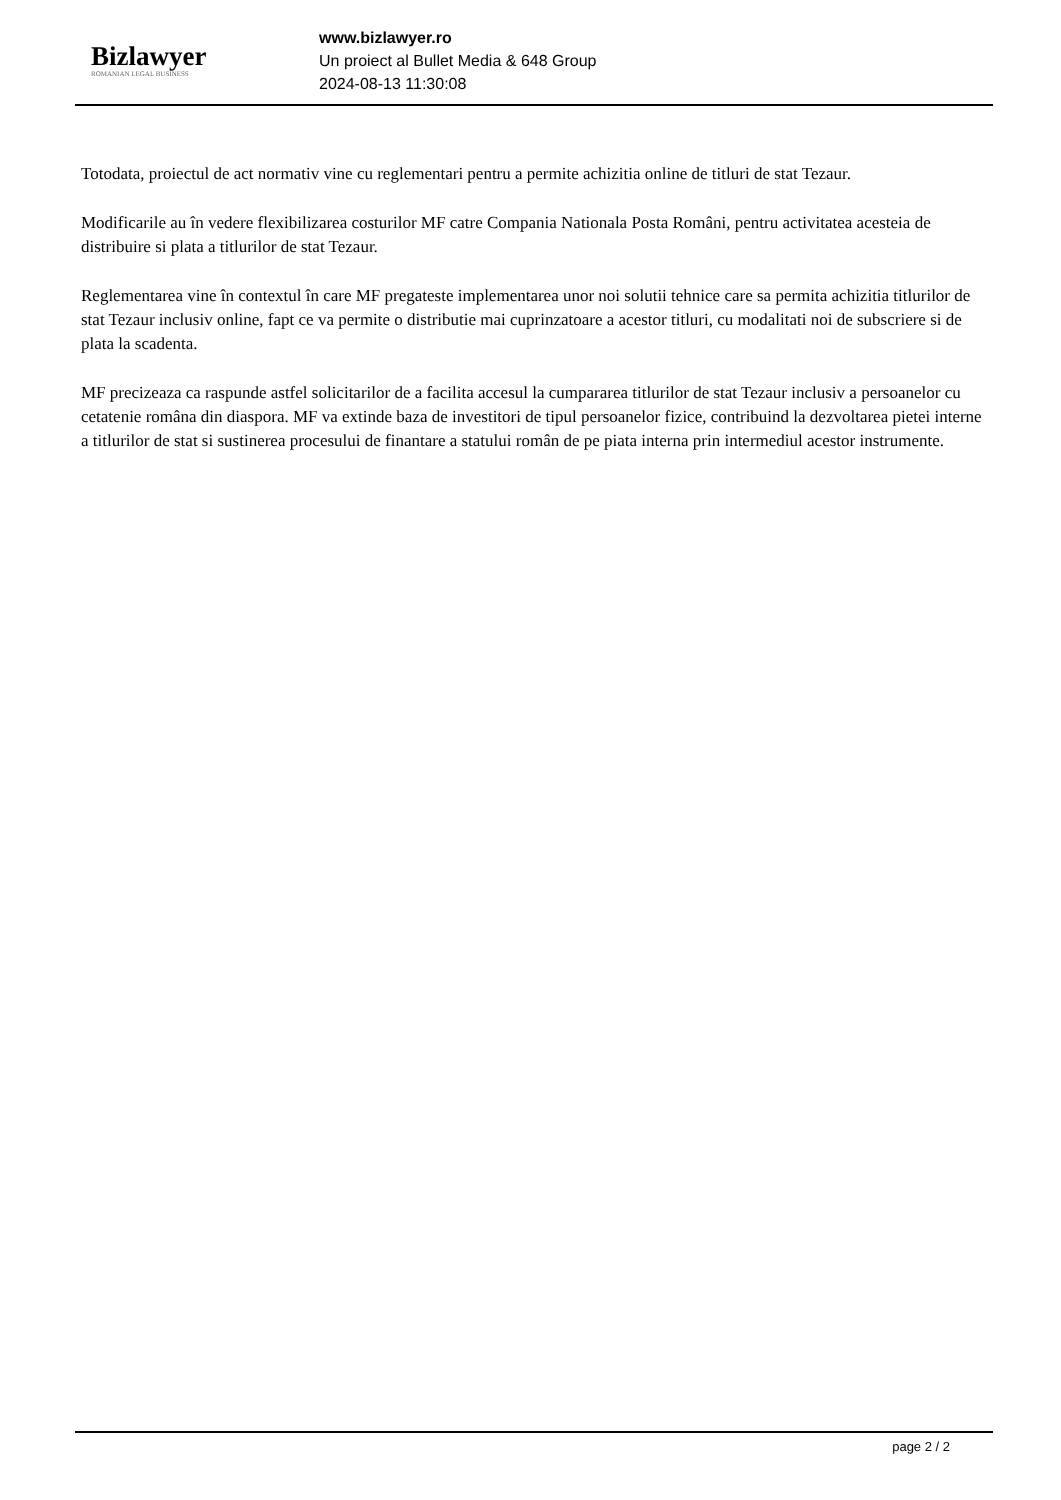Bizlawyer
ROMANIAN LEGAL BUSINESS
www.bizlawyer.ro
Un proiect al Bullet Media & 648 Group
2024-08-13 11:30:08
Totodata, proiectul de act normativ vine cu reglementari pentru a permite achizitia online de titluri de stat Tezaur.
Modificarile au în vedere flexibilizarea costurilor MF catre Compania Nationala Posta Români, pentru activitatea acesteia de distribuire si plata a titlurilor de stat Tezaur.
Reglementarea vine în contextul în care MF pregateste implementarea unor noi solutii tehnice care sa permita achizitia titlurilor de stat Tezaur inclusiv online, fapt ce va permite o distributie mai cuprinzatoare a acestor titluri, cu modalitati noi de subscriere si de plata la scadenta.
MF precizeaza ca raspunde astfel solicitarilor de a facilita accesul la cumpararea titlurilor de stat Tezaur inclusiv a persoanelor cu cetatenie româna din diaspora. MF va extinde baza de investitori de tipul persoanelor fizice, contribuind la dezvoltarea pietei interne a titlurilor de stat si sustinerea procesului de finantare a statului român de pe piata interna prin intermediul acestor instrumente.
page 2 / 2